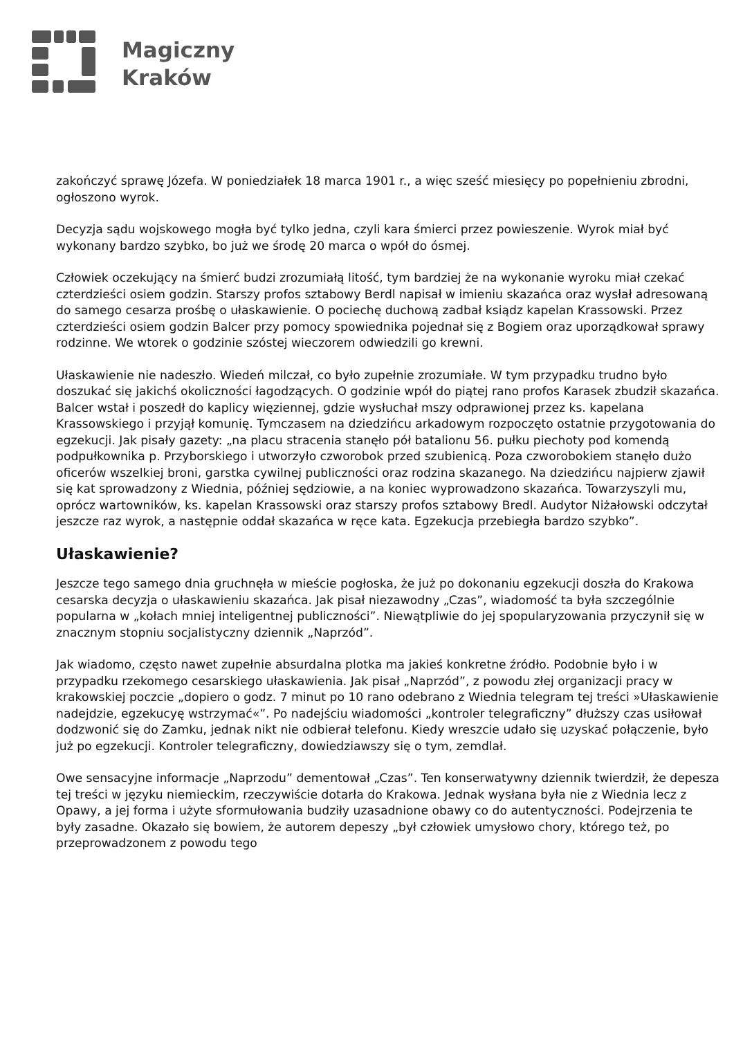Magiczny
Kraków
zakończyć sprawę Józefa. W poniedziałek 18 marca 1901 r., a więc sześć miesięcy po popełnieniu zbrodni, ogłoszono wyrok.
Decyzja sądu wojskowego mogła być tylko jedna, czyli kara śmierci przez powieszenie. Wyrok miał być wykonany bardzo szybko, bo już we środę 20 marca o wpół do ósmej.
Człowiek oczekujący na śmierć budzi zrozumiałą litość, tym bardziej że na wykonanie wyroku miał czekać czterdzieści osiem godzin. Starszy profos sztabowy Berdl napisał w imieniu skazańca oraz wysłał adresowaną do samego cesarza prośbę o ułaskawienie. O pociechę duchową zadbał ksiądz kapelan Krassowski. Przez czterdzieści osiem godzin Balcer przy pomocy spowiednika pojednał się z Bogiem oraz uporządkował sprawy rodzinne. We wtorek o godzinie szóstej wieczorem odwiedzili go krewni.
Ułaskawienie nie nadeszło. Wiedeń milczał, co było zupełnie zrozumiałe. W tym przypadku trudno było doszukać się jakichś okoliczności łagodzących. O godzinie wpół do piątej rano profos Karasek zbudził skazańca. Balcer wstał i poszedł do kaplicy więziennej, gdzie wysłuchał mszy odprawionej przez ks. kapelana Krassowskiego i przyjął komunię. Tymczasem na dziedzińcu arkadowym rozpoczęto ostatnie przygotowania do egzekucji. Jak pisały gazety: „na placu stracenia stanęło pół batalionu 56. pułku piechoty pod komendą podpułkownika p. Przyborskiego i utworzyło czworobok przed szubienicą. Poza czworobokiem stanęło dużo oficerów wszelkiej broni, garstka cywilnej publiczności oraz rodzina skazanego. Na dziedzińcu najpierw zjawił się kat sprowadzony z Wiednia, później sędziowie, a na koniec wyprowadzono skazańca. Towarzyszyli mu, oprócz wartowników, ks. kapelan Krassowski oraz starszy profos sztabowy Bredl. Audytor Niżałowski odczytał jeszcze raz wyrok, a następnie oddał skazańca w ręce kata. Egzekucja przebiegła bardzo szybko”.
Ułaskawienie?
Jeszcze tego samego dnia gruchnęła w mieście pogłoska, że już po dokonaniu egzekucji doszła do Krakowa cesarska decyzja o ułaskawieniu skazańca. Jak pisał niezawodny „Czas”, wiadomość ta była szczególnie popularna w „kołach mniej inteligentnej publiczności”. Niewątpliwie do jej spopularyzowania przyczynił się w znacznym stopniu socjalistyczny dziennik „Naprzód”.
Jak wiadomo, często nawet zupełnie absurdalna plotka ma jakieś konkretne źródło. Podobnie było i w przypadku rzekomego cesarskiego ułaskawienia. Jak pisał „Naprzód”, z powodu złej organizacji pracy w krakowskiej poczcie „dopiero o godz. 7 minut po 10 rano odebrano z Wiednia telegram tej treści »Ułaskawienie nadejdzie, egzekucyę wstrzymać«”. Po nadejściu wiadomości „kontroler telegraficzny” dłuższy czas usiłował dodzwonić się do Zamku, jednak nikt nie odbierał telefonu. Kiedy wreszcie udało się uzyskać połączenie, było już po egzekucji. Kontroler telegraficzny, dowiedziawszy się o tym, zemdlał.
Owe sensacyjne informacje „Naprzodu” dementował „Czas”. Ten konserwatywny dziennik twierdził, że depesza tej treści w języku niemieckim, rzeczywiście dotarła do Krakowa. Jednak wysłana była nie z Wiednia lecz z Opawy, a jej forma i użyte sformułowania budziły uzasadnione obawy co do autentyczności. Podejrzenia te były zasadne. Okazało się bowiem, że autorem depeszy „był człowiek umysłowo chory, którego też, po przeprowadzonem z powodu tego